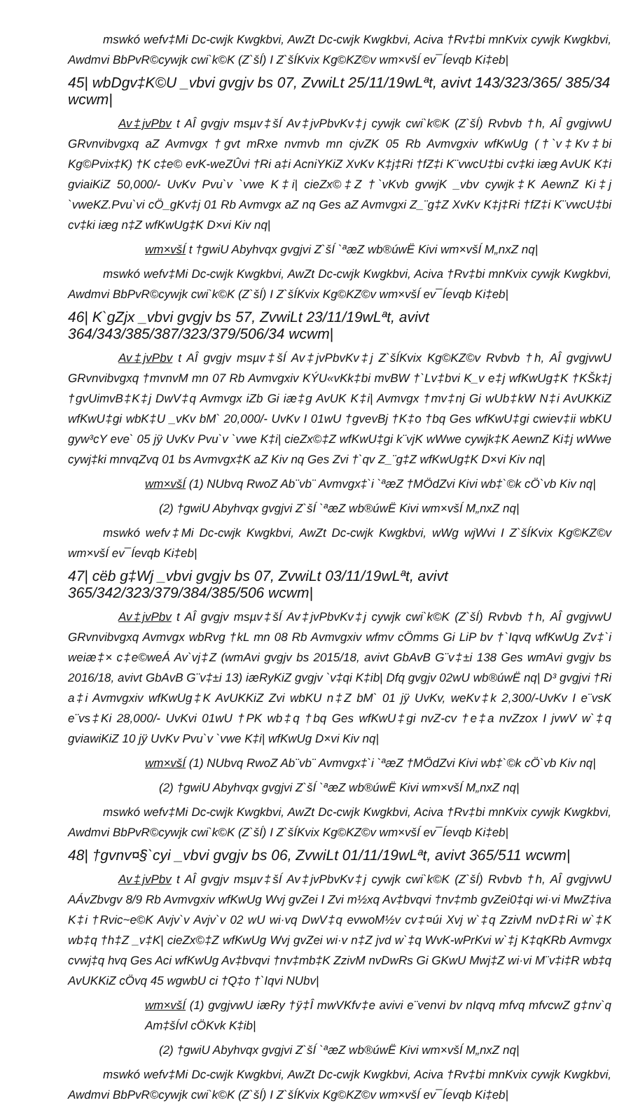mswkó wefv‡Mi Dc-cwjk Kwgkbvi, AwZt Dc-cwjk Kwgkbvi, Aciva †Rv‡bi mnKvix cywjk Kwgkbvi, Awdmvi BbPvR©cywjk cwi`k©K (Z`šÍ) I Z`šÍKvix Kg©KZ©v wm×všÍ ev¯Íevqb Ki‡eb|
45| wbDgv‡K©U _vbvi gvgjv bs 07, ZvwiLt 25/11/19wLªt, avivt 143/323/365/ 385/34 wcwm|
Av‡jvPbv t AÎ gvgjv msµv‡šÍ Av‡jvPbvKv‡j cywjk cwi`k©K (Z`šÍ) Rvbvb †h, AÎ gvgjvwU GRvnvibvgxq aZ Avmvgx †gvt mRxe nvmvb mn cjvZK 05 Rb Avmvgxiv wfKwUg (†`v‡Kv‡bi Kg©Pvix‡K) †K c‡e© evK-weZÛvi †Ri a‡i AcniYKiZ XvKv K‡j‡Ri †fZ‡i K¨vwcU‡bi cv‡ki iæg AvUK K‡i gviaiKiZ 50,000/- UvKv Pvu`v `vwe K‡i| cieZx©‡Z †`vKvb gvwjK _vbv cywjk‡K AewnZ Ki‡j `vweKZ.Pvu`vi cÖ_gKv‡j 01 Rb Avmvgx aZ nq Ges aZ Avmvgxi Z_¨g‡Z XvKv K‡j‡Ri †fZ‡i K¨vwcU‡bi cv‡ki iæg n‡Z wfKwUg‡K D×vi Kiv nq|
wm×všÍ t †gwiU Abyhvqx gvgjvi Z`šÍ `ªæZ wb®úwË Kivi wm×všÍ M„nxZ nq|
mswkó wefv‡Mi Dc-cwjk Kwgkbvi, AwZt Dc-cwjk Kwgkbvi, Aciva †Rv‡bi mnKvix cywjk Kwgkbvi, Awdmvi BbPvR©cywjk cwi`k©K (Z`šÍ) I Z`šÍKvix Kg©KZ©v wm×všÍ ev¯Íevqb Ki‡eb|
46| K`gZjx _vbvi gvgjv bs 57, ZvwiLt 23/11/19wLªt, avivt 364/343/385/387/323/379/506/34 wcwm|
Av‡jvPbv t AÎ gvgjv msµv‡šÍ Av‡jvPbvKv‡j Z`šÍKvix Kg©KZ©v Rvbvb †h, AÎ gvgjvwU GRvnvibvgxq †mvnvM mn 07 Rb Avmvgxiv KÝU«vKk‡bi mvBW †`Lv‡bvi K_v e‡j wfKwUg‡K †KŠk‡j †gvUimvB‡K‡j DwV‡q Avmvgx iZb Gi iæ‡g AvUK K‡i| Avmvgx †mv‡nj Gi wUb‡kW N‡i AvUKKiZ wfKwU‡gi wbK‡U _vKv bM` 20,000/- UvKv I 01wU †gvevBj †K‡o †bq Ges wfKwU‡gi cwiev‡ii wbKU gyw³cY eve` 05 jÿ UvKv Pvu`v `vwe K‡i| cieZx©‡Z wfKwU‡gi k¨vjK wWwe cywjk‡K AewnZ Ki‡j wWwe cywj‡ki mnvqZvq 01 bs Avmvgx‡K aZ Kiv nq Ges Zvi †`qv Z_¨g‡Z wfKwUg‡K D×vi Kiv nq|
wm×všÍ (1) NUbvq RwoZ Ab¨vb¨ Avmvgx‡`i `ªæZ †MÖdZvi Kivi wb‡`©k cÖ`vb Kiv nq|
(2) †gwiU Abyhvqx gvgjvi Z`šÍ `ªæZ wb®úwË Kivi wm×všÍ M„nxZ nq|
mswkó wefv‡Mi Dc-cwjk Kwgkbvi, AwZt Dc-cwjk Kwgkbvi, wWg wjWvi I Z`šÍKvix Kg©KZ©v wm×všÍ ev¯Íevqb Ki‡eb|
47| cëb g‡Wj _vbvi gvgjv bs 07, ZvwiLt 03/11/19wLªt, avivt 365/342/323/379/384/385/506 wcwm|
Av‡jvPbv t AÎ gvgjv msµv‡šÍ Av‡jvPbvKv‡j cywjk cwi`k©K (Z`šÍ) Rvbvb †h, AÎ gvgjvwU GRvnvibvgxq Avmvgx wbRvg †kL mn 08 Rb Avmvgxiv wfmv cÖmms Gi LiP bv †`Iqvq wfKwUg Zv‡`i weiæ‡× c‡e©weÁ Av`vj‡Z (wmAvi gvgjv bs 2015/18, avivt GbAvB G¨v‡±i 138 Ges wmAvi gvgjv bs 2016/18, avivt GbAvB G¨v‡±i 13) iæRyKiZ gvgjv `v‡qi K‡ib| Dfq gvgjv 02wU wb®úwË nq| D³ gvgjvi †Ri a‡i Avmvgxiv wfKwUg‡K AvUKKiZ Zvi wbKU n‡Z bM` 01 jÿ UvKv, weKv‡k 2,300/-UvKv I e¨vsK e¨vs‡Ki 28,000/- UvKvi 01wU †PK wb‡q †bq Ges wfKwU‡gi nvZ-cv †e‡a nvZzox I jvwV w`‡q gviawiKiZ 10 jÿ UvKv Pvu`v `vwe K‡i| wfKwUg D×vi Kiv nq|
wm×všÍ (1) NUbvq RwoZ Ab¨vb¨ Avmvgx‡`i `ªæZ †MÖdZvi Kivi wb‡`©k cÖ`vb Kiv nq|
(2) †gwiU Abyhvqx gvgjvi Z`šÍ `ªæZ wb®úwË Kivi wm×všÍ M„nxZ nq|
mswkó wefv‡Mi Dc-cwjk Kwgkbvi, AwZt Dc-cwjk Kwgkbvi, Aciva †Rv‡bi mnKvix cywjk Kwgkbvi, Awdmvi BbPvR©cywjk cwi`k©K (Z`šÍ) I Z`šÍKvix Kg©KZ©v wm×všÍ ev¯Íevqb Ki‡eb|
48| †gvnv¤§`cyi _vbvi gvgjv bs 06, ZvwiLt 01/11/19wLªt, avivt 365/511 wcwm|
Av‡jvPbv t AÎ gvgjv msµv‡šÍ Av‡jvPbvKv‡j cywjk cwi`k©K (Z`šÍ) Rvbvb †h, AÎ gvgjvwU AÁvZbvgv 8/9 Rb Avmvgxiv wfKwUg Wvj gvZei I Zvi m½xq Av‡bvqvi †nv‡mb gvZei0‡qi wi·vi MwZ‡iva K‡i †Rvic~e©K Avjv`v Avjv`v 02 wU wi·vq DwV‡q evwoM½v cv‡¤úi Xvj w`‡q ZzivM nvD‡Ri w`‡K wb‡q †h‡Z _v‡K| cieZx©‡Z wfKwUg Wvj gvZei wi·v n‡Z jvd w`‡q WvK-wPrKvi w`‡j K‡qKRb Avmvgx cvwj‡q hvq Ges Aci wfKwUg Av‡bvqvi †nv‡mb‡K ZzivM nvDwRs Gi GKwU Mwj‡Z wi·vi M¨v‡i‡R wb‡q AvUKKiZ cÖvq 45 wgwbU ci †Q‡o †`Iqvi NUbv|
wm×všÍ (1) gvgjvwU iæRy †ÿ‡Î mwVKfv‡e avivi e¨venvi bv nIqvq mfvq mfvcwZ g‡nv`q Am‡šÍvl cÖKvk K‡ib|
(2) †gwiU Abyhvqx gvgjvi Z`šÍ `ªæZ wb®úwË Kivi wm×všÍ M„nxZ nq|
mswkó wefv‡Mi Dc-cwjk Kwgkbvi, AwZt Dc-cwjk Kwgkbvi, Aciva †Rv‡bi mnKvix cywjk Kwgkbvi, Awdmvi BbPvR©cywjk cwi`k©K (Z`šÍ) I Z`šÍKvix Kg©KZ©v wm×všÍ ev¯Íevqb Ki‡eb|